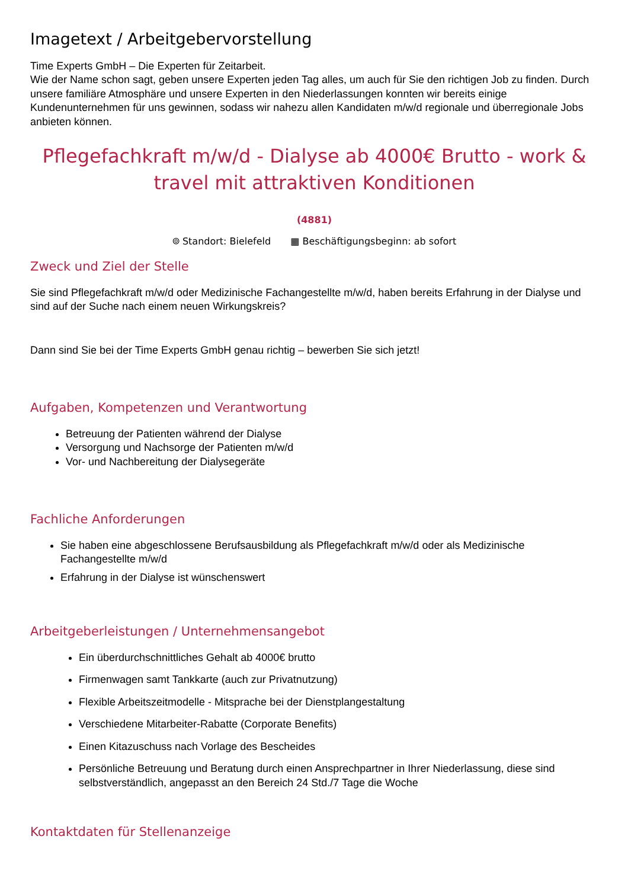Imagetext / Arbeitgebervorstellung
Time Experts GmbH – Die Experten für Zeitarbeit.
Wie der Name schon sagt, geben unsere Experten jeden Tag alles, um auch für Sie den richtigen Job zu finden. Durch unsere familiäre Atmosphäre und unsere Experten in den Niederlassungen konnten wir bereits einige Kundenunternehmen für uns gewinnen, sodass wir nahezu allen Kandidaten m/w/d regionale und überregionale Jobs anbieten können.
Pflegefachkraft m/w/d - Dialyse ab 4000€ Brutto - work & travel mit attraktiven Konditionen
(4881)
⌾ Standort: Bielefeld ▦ Beschäftigungsbeginn: ab sofort
Zweck und Ziel der Stelle
Sie sind Pflegefachkraft m/w/d oder Medizinische Fachangestellte m/w/d, haben bereits Erfahrung in der Dialyse und sind auf der Suche nach einem neuen Wirkungskreis?
Dann sind Sie bei der Time Experts GmbH genau richtig – bewerben Sie sich jetzt!
Aufgaben, Kompetenzen und Verantwortung
Betreuung der Patienten während der Dialyse
Versorgung und Nachsorge der Patienten m/w/d
Vor- und Nachbereitung der Dialysegeräte
Fachliche Anforderungen
Sie haben eine abgeschlossene Berufsausbildung als Pflegefachkraft m/w/d oder als Medizinische Fachangestellte m/w/d
Erfahrung in der Dialyse ist wünschenswert
Arbeitgeberleistungen / Unternehmensangebot
Ein überdurchschnittliches Gehalt ab 4000€ brutto
Firmenwagen samt Tankkarte (auch zur Privatnutzung)
Flexible Arbeitszeitmodelle - Mitsprache bei der Dienstplangestaltung
Verschiedene Mitarbeiter-Rabatte (Corporate Benefits)
Einen Kitazuschuss nach Vorlage des Bescheides
Persönliche Betreuung und Beratung durch einen Ansprechpartner in Ihrer Niederlassung, diese sind selbstverständlich, angepasst an den Bereich 24 Std./7 Tage die Woche
Kontaktdaten für Stellenanzeige